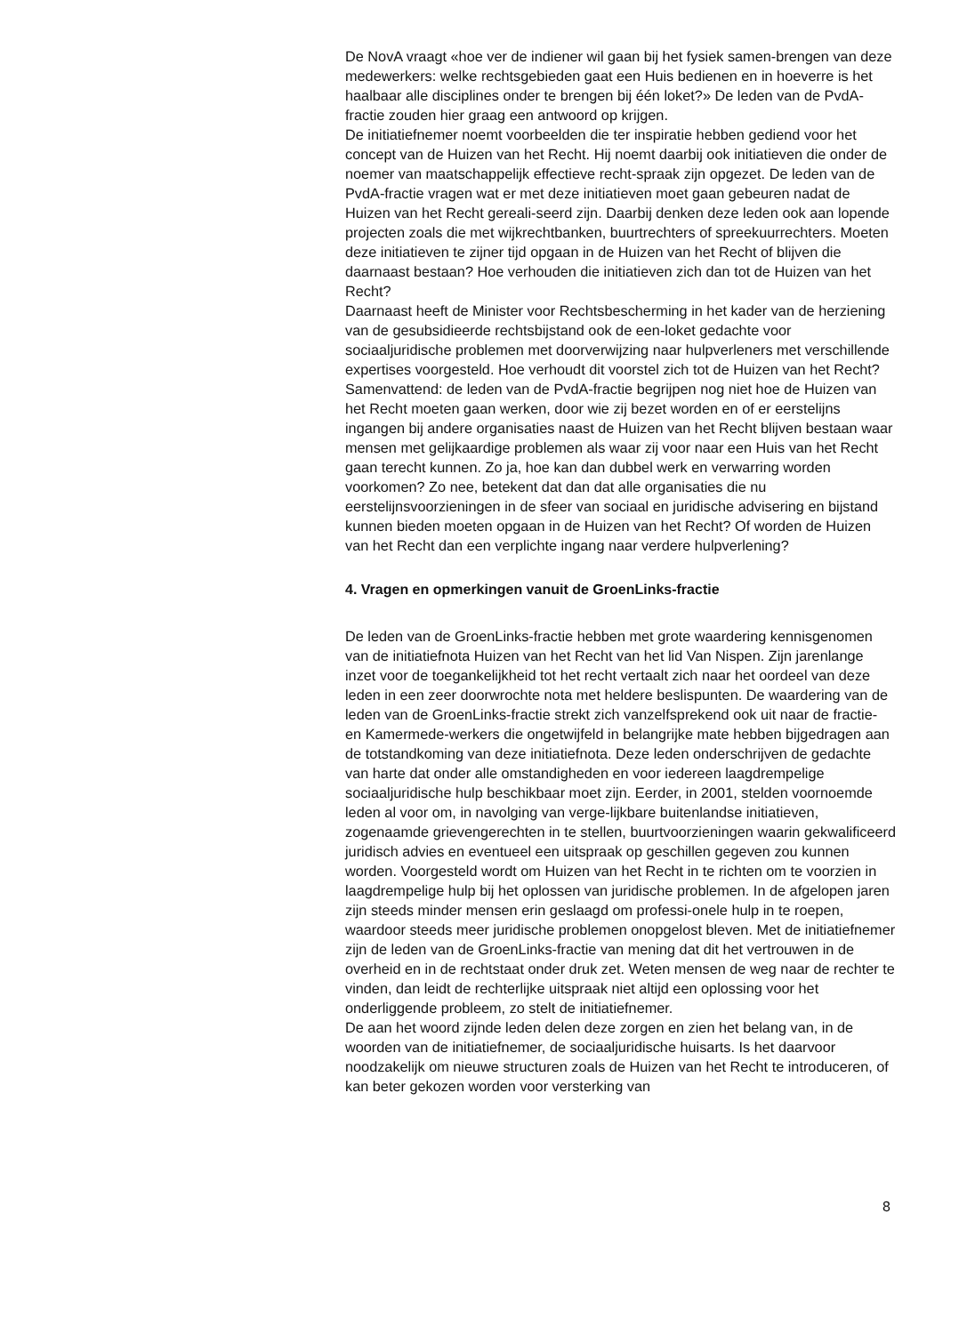De NovA vraagt «hoe ver de indiener wil gaan bij het fysiek samen-brengen van deze medewerkers: welke rechtsgebieden gaat een Huis bedienen en in hoeverre is het haalbaar alle disciplines onder te brengen bij één loket?» De leden van de PvdA-fractie zouden hier graag een antwoord op krijgen.
De initiatiefnemer noemt voorbeelden die ter inspiratie hebben gediend voor het concept van de Huizen van het Recht. Hij noemt daarbij ook initiatieven die onder de noemer van maatschappelijk effectieve recht-spraak zijn opgezet. De leden van de PvdA-fractie vragen wat er met deze initiatieven moet gaan gebeuren nadat de Huizen van het Recht gereali-seerd zijn. Daarbij denken deze leden ook aan lopende projecten zoals die met wijkrechtbanken, buurtrechters of spreekuurrechters. Moeten deze initiatieven te zijner tijd opgaan in de Huizen van het Recht of blijven die daarnaast bestaan? Hoe verhouden die initiatieven zich dan tot de Huizen van het Recht?
Daarnaast heeft de Minister voor Rechtsbescherming in het kader van de herziening van de gesubsidieerde rechtsbijstand ook de een-loket gedachte voor sociaaljuridische problemen met doorverwijzing naar hulpverleners met verschillende expertises voorgesteld. Hoe verhoudt dit voorstel zich tot de Huizen van het Recht?
Samenvattend: de leden van de PvdA-fractie begrijpen nog niet hoe de Huizen van het Recht moeten gaan werken, door wie zij bezet worden en of er eerstelijns ingangen bij andere organisaties naast de Huizen van het Recht blijven bestaan waar mensen met gelijkaardige problemen als waar zij voor naar een Huis van het Recht gaan terecht kunnen. Zo ja, hoe kan dan dubbel werk en verwarring worden voorkomen? Zo nee, betekent dat dan dat alle organisaties die nu eerstelijnsvoorzieningen in de sfeer van sociaal en juridische advisering en bijstand kunnen bieden moeten opgaan in de Huizen van het Recht? Of worden de Huizen van het Recht dan een verplichte ingang naar verdere hulpverlening?
4. Vragen en opmerkingen vanuit de GroenLinks-fractie
De leden van de GroenLinks-fractie hebben met grote waardering kennisgenomen van de initiatiefnota Huizen van het Recht van het lid Van Nispen. Zijn jarenlange inzet voor de toegankelijkheid tot het recht vertaalt zich naar het oordeel van deze leden in een zeer doorwrochte nota met heldere beslispunten. De waardering van de leden van de GroenLinks-fractie strekt zich vanzelfsprekend ook uit naar de fractie- en Kamermede-werkers die ongetwijfeld in belangrijke mate hebben bijgedragen aan de totstandkoming van deze initiatiefnota. Deze leden onderschrijven de gedachte van harte dat onder alle omstandigheden en voor iedereen laagdrempelige sociaaljuridische hulp beschikbaar moet zijn. Eerder, in 2001, stelden voornoemde leden al voor om, in navolging van verge-lijkbare buitenlandse initiatieven, zogenaamde grievengerechten in te stellen, buurtvoorzieningen waarin gekwalificeerd juridisch advies en eventueel een uitspraak op geschillen gegeven zou kunnen worden. Voorgesteld wordt om Huizen van het Recht in te richten om te voorzien in laagdrempelige hulp bij het oplossen van juridische problemen. In de afgelopen jaren zijn steeds minder mensen erin geslaagd om professi-onele hulp in te roepen, waardoor steeds meer juridische problemen onopgelost bleven. Met de initiatiefnemer zijn de leden van de GroenLinks-fractie van mening dat dit het vertrouwen in de overheid en in de rechtstaat onder druk zet. Weten mensen de weg naar de rechter te vinden, dan leidt de rechterlijke uitspraak niet altijd een oplossing voor het onderliggende probleem, zo stelt de initiatiefnemer.
De aan het woord zijnde leden delen deze zorgen en zien het belang van, in de woorden van de initiatiefnemer, de sociaaljuridische huisarts. Is het daarvoor noodzakelijk om nieuwe structuren zoals de Huizen van het Recht te introduceren, of kan beter gekozen worden voor versterking van
8